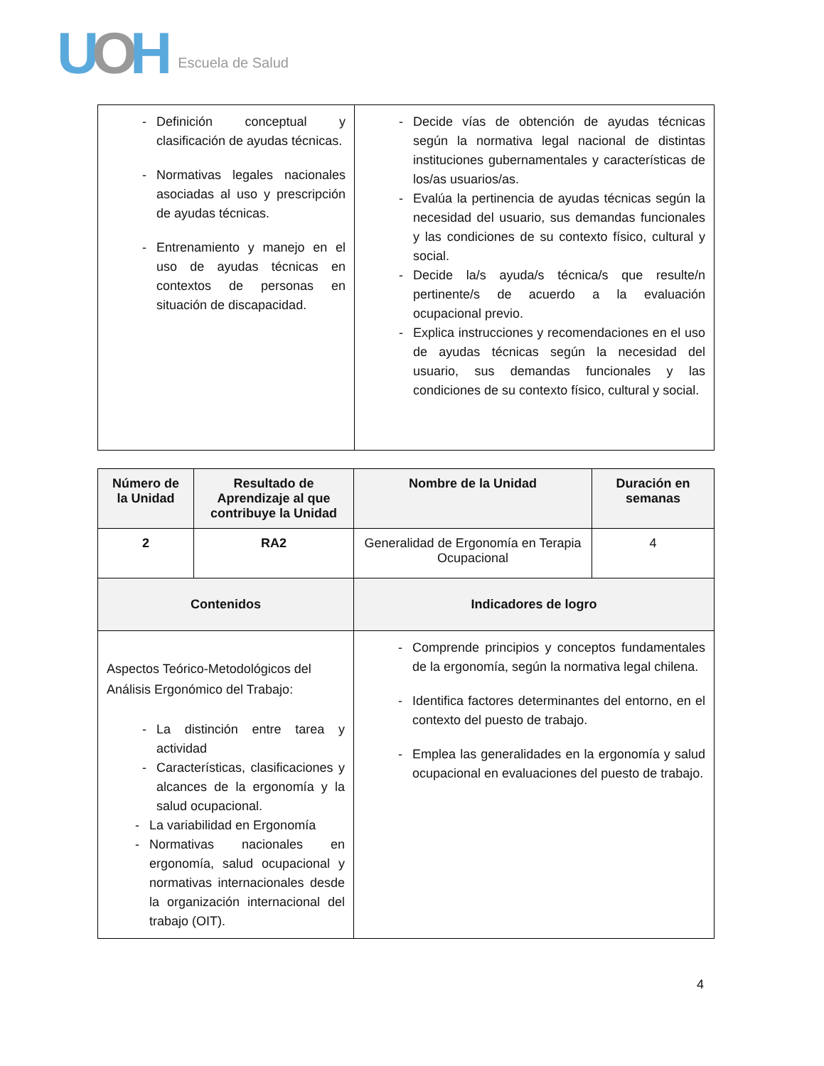UOH Escuela de Salud
| - Definición conceptual y clasificación de ayudas técnicas. - Normativas legales nacionales asociadas al uso y prescripción de ayudas técnicas. - Entrenamiento y manejo en el uso de ayudas técnicas en contextos de personas en situación de discapacidad. | - Decide vías de obtención de ayudas técnicas según la normativa legal nacional de distintas instituciones gubernamentales y características de los/as usuarios/as. - Evalúa la pertinencia de ayudas técnicas según la necesidad del usuario, sus demandas funcionales y las condiciones de su contexto físico, cultural y social. - Decide la/s ayuda/s técnica/s que resulte/n pertinente/s de acuerdo a la evaluación ocupacional previo. - Explica instrucciones y recomendaciones en el uso de ayudas técnicas según la necesidad del usuario, sus demandas funcionales y las condiciones de su contexto físico, cultural y social. |
| Número de la Unidad | Resultado de Aprendizaje al que contribuye la Unidad | Nombre de la Unidad | Duración en semanas |
| --- | --- | --- | --- |
| 2 | RA2 | Generalidad de Ergonomía en Terapia Ocupacional | 4 |
| Contenidos | | Indicadores de logro | |
| Aspectos Teórico-Metodológicos del Análisis Ergonómico del Trabajo: - La distinción entre tarea y actividad - Características, clasificaciones y alcances de la ergonomía y la salud ocupacional. - La variabilidad en Ergonomía - Normativas nacionales en ergonomía, salud ocupacional y normativas internacionales desde la organización internacional del trabajo (OIT). | | - Comprende principios y conceptos fundamentales de la ergonomía, según la normativa legal chilena. - Identifica factores determinantes del entorno, en el contexto del puesto de trabajo. - Emplea las generalidades en la ergonomía y salud ocupacional en evaluaciones del puesto de trabajo. | |
4